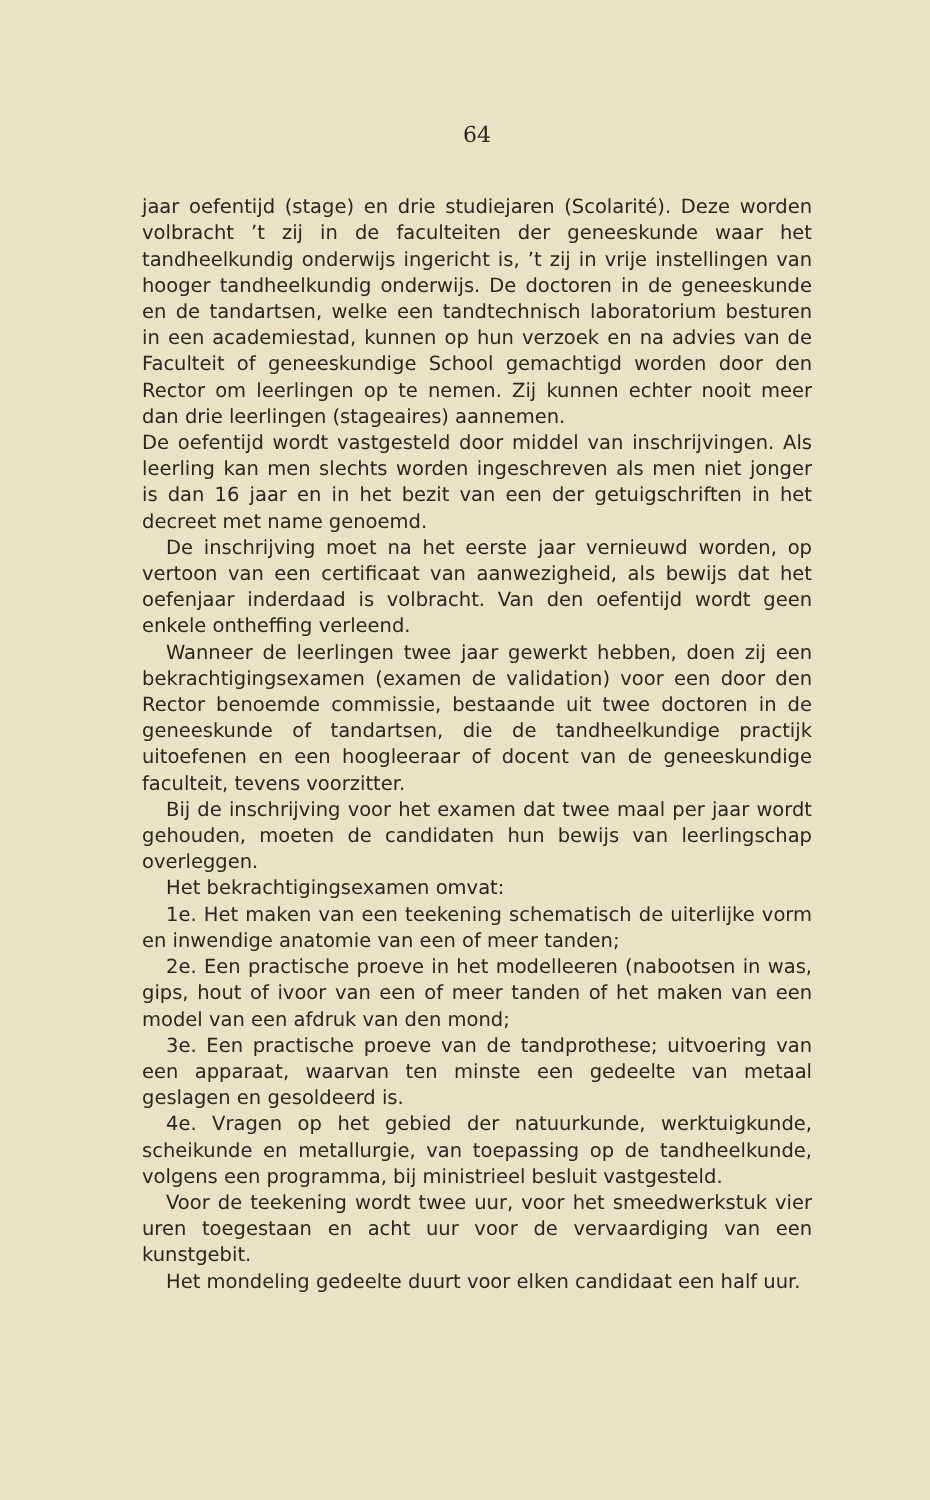64
jaar oefentijd (stage) en drie studiejaren (Scolarité). Deze worden volbracht ’t zij in de faculteiten der geneeskunde waar het tandheelkundig onderwijs ingericht is, ’t zij in vrije instellingen van hooger tandheelkundig onderwijs. De doctoren in de geneeskunde en de tandartsen, welke een tandtechnisch laboratorium besturen in een academiestad, kunnen op hun verzoek en na advies van de Faculteit of geneeskundige School gemachtigd worden door den Rector om leerlingen op te nemen. Zij kunnen echter nooit meer dan drie leerlingen (stageaires) aannemen.
De oefentijd wordt vastgesteld door middel van inschrijvingen. Als leerling kan men slechts worden ingeschreven als men niet jonger is dan 16 jaar en in het bezit van een der getuigschriften in het decreet met name genoemd.
De inschrijving moet na het eerste jaar vernieuwd worden, op vertoon van een certificaat van aanwezigheid, als bewijs dat het oefenjaar inderdaad is volbracht. Van den oefentijd wordt geen enkele ontheffing verleend.
Wanneer de leerlingen twee jaar gewerkt hebben, doen zij een bekrachtigingsexamen (examen de validation) voor een door den Rector benoemde commissie, bestaande uit twee doctoren in de geneeskunde of tandartsen, die de tandheelkundige practijk uitoefenen en een hoogleeraar of docent van de geneeskundige faculteit, tevens voorzitter.
Bij de inschrijving voor het examen dat twee maal per jaar wordt gehouden, moeten de candidaten hun bewijs van leerlingschap overleggen.
Het bekrachtigingsexamen omvat:
1e. Het maken van een teekening schematisch de uiterlijke vorm en inwendige anatomie van een of meer tanden;
2e. Een practische proeve in het modelleeren (nabootsen in was, gips, hout of ivoor van een of meer tanden of het maken van een model van een afdruk van den mond;
3e. Een practische proeve van de tandprothese; uitvoering van een apparaat, waarvan ten minste een gedeelte van metaal geslagen en gesoldeerd is.
4e. Vragen op het gebied der natuurkunde, werktuigkunde, scheikunde en metallurgie, van toepassing op de tandheelkunde, volgens een programma, bij ministrieel besluit vastgesteld.
Voor de teekening wordt twee uur, voor het smeedwerkstuk vier uren toegestaan en acht uur voor de vervaardiging van een kunstgebit.
Het mondeling gedeelte duurt voor elken candidaat een half uur.